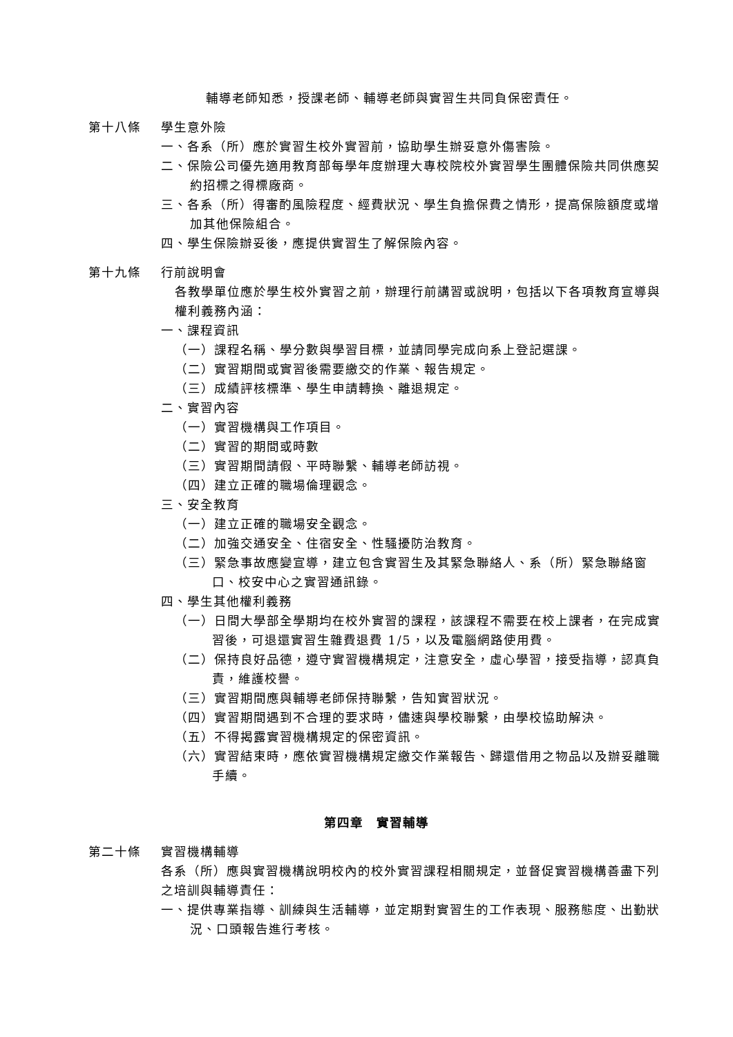輔導老師知悉，授課老師、輔導老師與實習生共同負保密責任。
第十八條 學生意外險
一、各系（所）應於實習生校外實習前，協助學生辦妥意外傷害險。
二、保險公司優先適用教育部每學年度辦理大專校院校外實習學生團體保險共同供應契約招標之得標廠商。
三、各系（所）得審酌風險程度、經費狀況、學生負擔保費之情形，提高保險額度或增加其他保險組合。
四、學生保險辦妥後，應提供實習生了解保險內容。
第十九條 行前說明會
各教學單位應於學生校外實習之前，辦理行前講習或說明，包括以下各項教育宣導與權利義務內涵：
一、課程資訊
（一）課程名稱、學分數與學習目標，並請同學完成向系上登記選課。
（二）實習期間或實習後需要繳交的作業、報告規定。
（三）成績評核標準、學生申請轉換、離退規定。
二、實習內容
（一）實習機構與工作項目。
（二）實習的期間或時數
（三）實習期間請假、平時聯繫、輔導老師訪視。
（四）建立正確的職場倫理觀念。
三、安全教育
（一）建立正確的職場安全觀念。
（二）加強交通安全、住宿安全、性騷擾防治教育。
（三）緊急事故應變宣導，建立包含實習生及其緊急聯絡人、系（所）緊急聯絡窗口、校安中心之實習通訊錄。
四、學生其他權利義務
（一）日間大學部全學期均在校外實習的課程，該課程不需要在校上課者，在完成實習後，可退還實習生雜費退費 1/5，以及電腦網路使用費。
（二）保持良好品德，遵守實習機構規定，注意安全，虛心學習，接受指導，認真負責，維護校譽。
（三）實習期間應與輔導老師保持聯繫，告知實習狀況。
（四）實習期間遇到不合理的要求時，儘速與學校聯繫，由學校協助解決。
（五）不得揭露實習機構規定的保密資訊。
（六）實習結束時，應依實習機構規定繳交作業報告、歸還借用之物品以及辦妥離職手續。
第四章　實習輔導
第二十條 實習機構輔導
各系（所）應與實習機構說明校內的校外實習課程相關規定，並督促實習機構善盡下列之培訓與輔導責任：
一、提供專業指導、訓練與生活輔導，並定期對實習生的工作表現、服務態度、出勤狀況、口頭報告進行考核。